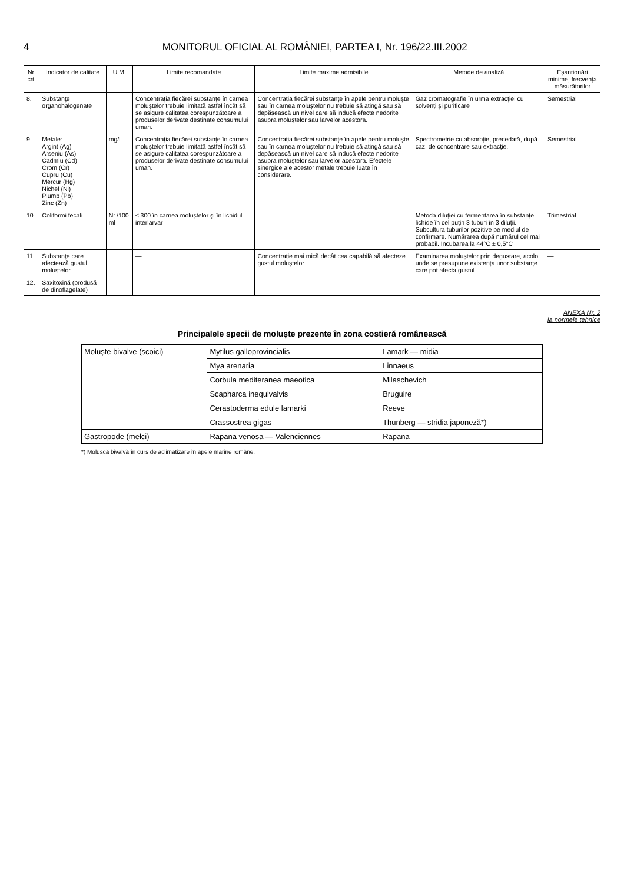4 MONITORUL OFICIAL AL ROMÂNIEI, PARTEA I, Nr. 196/22.III.2002
| Nr. crt. | Indicator de calitate | U.M. | Limite recomandate | Limite maxime admisibile | Metode de analiză | Eșantionări minime, frecvența măsurătorilor |
| --- | --- | --- | --- | --- | --- | --- |
| 8. | Substanțe organohalogenate | | Concentrația fiecărei substanțe în carnea moluștelor trebuie limitată astfel încât să se asigure calitatea corespunzătoare a produselor derivate destinate consumului uman. | Concentrația fiecărei substanțe în apele pentru moluște sau în carnea moluștelor nu trebuie să atingă sau să depășească un nivel care să inducă efecte nedorite asupra moluștelor sau larvelor acestora. | Gaz cromatografie în urma extracției cu solvenți și purificare | Semestrial |
| 9. | Metale: Argint (Ag) Arseniu (As) Cadmiu (Cd) Crom (Cr) Cupru (Cu) Mercur (Hg) Nichel (Ni) Plumb (Pb) Zinc (Zn) | mg/l | Concentrația fiecărei substanțe în carnea moluștelor trebuie limitată astfel încât să se asigure calitatea corespunzătoare a produselor derivate destinate consumului uman. | Concentrația fiecărei substanțe în apele pentru moluște sau în carnea moluștelor nu trebuie să atingă sau să depășească un nivel care să inducă efecte nedorite asupra moluștelor sau larvelor acestora. Efectele sinergice ale acestor metale trebuie luate în considerare. | Spectrometrie cu absorbție, precedată, după caz, de concentrare sau extracție. | Semestrial |
| 10. | Coliformi fecali | Nr./100 ml | ≤ 300 în carnea moluștelor și în lichidul interlarvar | — | Metoda diluției cu fermentarea în substanțe lichide în cel puțin 3 tuburi în 3 diluții. Subcultura tuburilor pozitive pe mediul de confirmare. Numărarea după numărul cel mai probabil. Incubarea la 44°C ± 0,5°C | Trimestrial |
| 11. | Substanțe care afectează gustul moluștelor | | — | Concentrație mai mică decât cea capabilă să afecteze gustul moluștelor | Examinarea moluștelor prin degustare, acolo unde se presupune existența unor substanțe care pot afecta gustul | — |
| 12. | Saxitoxină (produsă de dinoflagelate) | | — | — | — | — |
ANEXA Nr. 2
la normele tehnice
Principalele specii de moluște prezente în zona costieră românească
| Moluște bivalve (scoici) | Mytilus galloprovincialis | Lamark — midia |
| | Mya arenaria | Linnaeus |
| | Corbula mediteranea maeotica | Milaschevich |
| | Scapharca inequivalvis | Bruguire |
| | Cerastoderma edule lamarki | Reeve |
| | Crassostrea gigas | Thunberg — stridia japoneză*) |
| Gastropode (melci) | Rapana venosa — Valenciennes | Rapana |
*) Moluscă bivalvă în curs de aclimatizare în apele marine române.